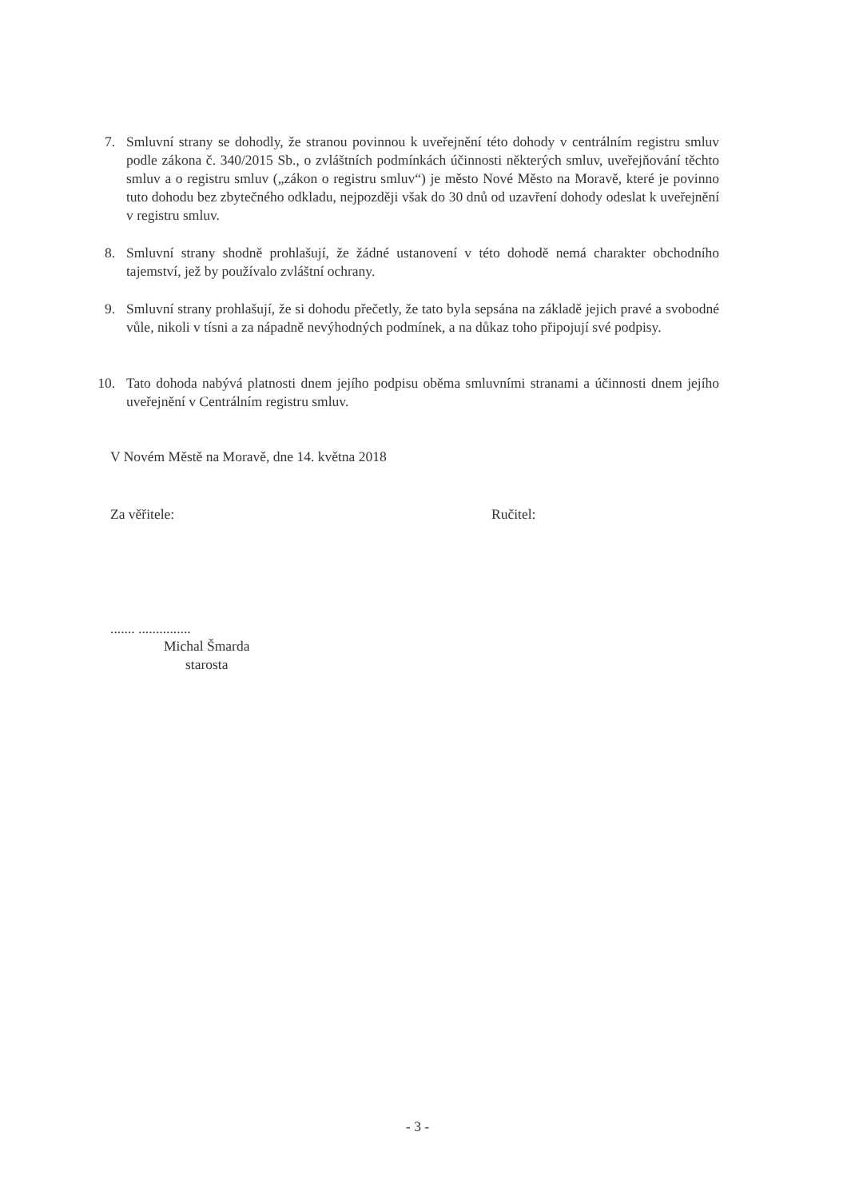7. Smluvní strany se dohodly, že stranou povinnou k uveřejnění této dohody v centrálním registru smluv podle zákona č. 340/2015 Sb., o zvláštních podmínkách účinnosti některých smluv, uveřejňování těchto smluv a o registru smluv („zákon o registru smluv“) je město Nové Město na Moravě, které je povinno tuto dohodu bez zbytečného odkladu, nejpozději však do 30 dnů od uzavření dohody odeslat k uveřejnění v registru smluv.
8. Smluvní strany shodně prohlašují, že žádné ustanovení v této dohodě nemá charakter obchodního tajemství, jež by používalo zvláštní ochrany.
9. Smluvní strany prohlašují, že si dohodu přečetly, že tato byla sepsána na základě jejich pravé a svobodné vůle, nikoli v tísni a za nápadně nevýhodných podmínek, a na důkaz toho připojují své podpisy.
10. Tato dohoda nabývá platnosti dnem jejího podpisu oběma smluvními stranami a účinnosti dnem jejího uveřejnění v Centrálním registru smluv.
V Novém Městě na Moravě, dne 14. května 2018
Za věřitele: Ručitel:
....... ...............
Michal Šmarda
starosta
- 3 -